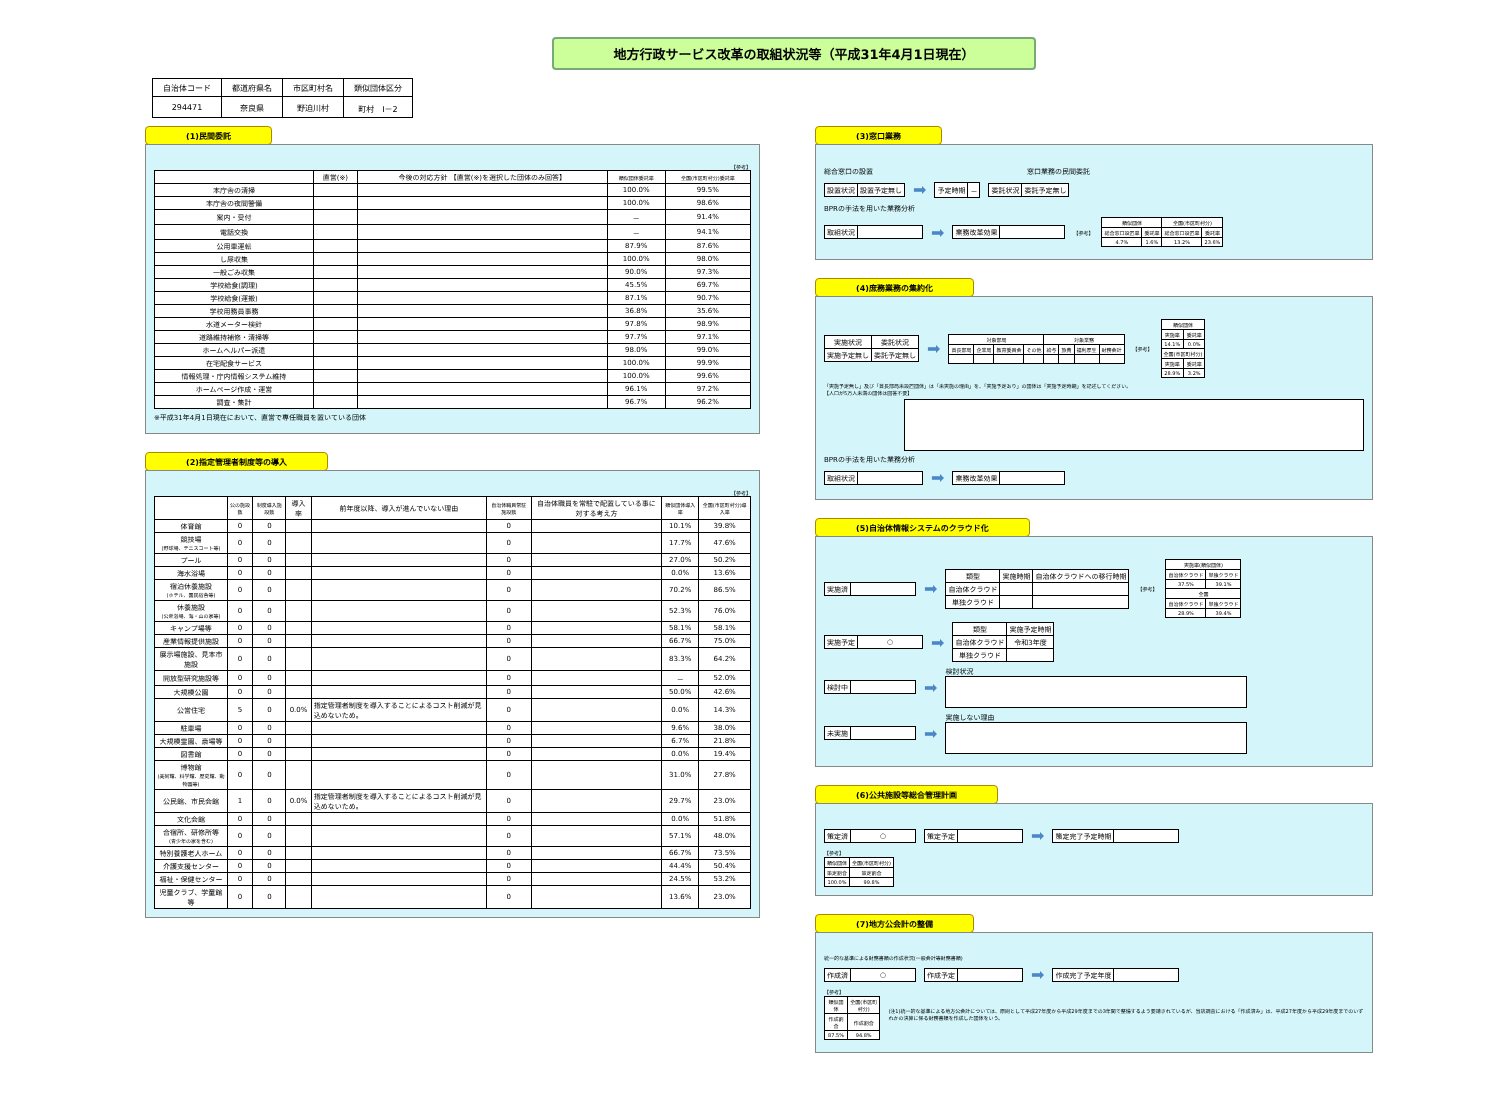地方行政サービス改革の取組状況等（平成31年4月1日現在）
| 自治体コード | 都道府県名 | 市区町村名 | 類似団体区分 |
| 294471 | 奈良県 | 野迫川村 | 町村 Ⅰ－2 |
(1)民間委託
【参考】
| | 直営(※) | 今後の対応方針 【直営(※)を選択した団体のみ回答】 | 類似団体委託率 | 全国(市区町村分)委託率 |
| --- | --- | --- | --- | --- |
| 本庁舎の清掃 | | | 100.0% | 99.5% |
| 本庁舎の夜間警備 | | | 100.0% | 98.6% |
| 案内・受付 | | | － | 91.4% |
| 電話交換 | | | － | 94.1% |
| 公用車運転 | | | 87.9% | 87.6% |
| し尿収集 | | | 100.0% | 98.0% |
| 一般ごみ収集 | | | 90.0% | 97.3% |
| 学校給食(調理) | | | 45.5% | 69.7% |
| 学校給食(運搬) | | | 87.1% | 90.7% |
| 学校用務員事務 | | | 36.8% | 35.6% |
| 水道メーター検針 | | | 97.8% | 98.9% |
| 道路維持補修・清掃等 | | | 97.7% | 97.1% |
| ホームヘルパー派遣 | | | 98.0% | 99.0% |
| 在宅配食サービス | | | 100.0% | 99.9% |
| 情報処理・庁内情報システム維持 | | | 100.0% | 99.6% |
| ホームページ作成・運営 | | | 96.1% | 97.2% |
| 調査・集計 | | | 96.7% | 96.2% |
※平成31年4月1日現在において、直営で専任職員を置いている団体
(2)指定管理者制度等の導入
【参考】
| | 公の施設数 | 制度導入施設数 | 導入率 | 前年度以降、導入が進んでいない理由 | 自治体職員常駐施設数 | 自治体職員を常駐で配置している事に対する考え方 | 類似団体導入率 | 全国(市区町村分)導入率 |
| --- | --- | --- | --- | --- | --- | --- | --- | --- |
| 体育館 | 0 | 0 | | | 0 | | 10.1% | 39.8% |
| 競技場 (野球場、テニスコート等) | 0 | 0 | | | 0 | | 17.7% | 47.6% |
| プール | 0 | 0 | | | 0 | | 27.0% | 50.2% |
| 海水浴場 | 0 | 0 | | | 0 | | 0.0% | 13.6% |
| 宿泊休養施設 (ホテル、国民宿舎等) | 0 | 0 | | | 0 | | 70.2% | 86.5% |
| 休養施設 (公衆浴場、海・山の家等) | 0 | 0 | | | 0 | | 52.3% | 76.0% |
| キャンプ場等 | 0 | 0 | | | 0 | | 58.1% | 58.1% |
| 産業情報提供施設 | 0 | 0 | | | 0 | | 66.7% | 75.0% |
| 展示場施設、見本市施設 | 0 | 0 | | | 0 | | 83.3% | 64.2% |
| 開放型研究施設等 | 0 | 0 | | | 0 | | － | 52.0% |
| 大規模公園 | 0 | 0 | | | 0 | | 50.0% | 42.6% |
| 公営住宅 | 5 | 0 | 0.0% | 指定管理者制度を導入することによるコスト削減が見込めないため。 | 0 | | 0.0% | 14.3% |
| 駐車場 | 0 | 0 | | | 0 | | 9.6% | 38.0% |
| 大規模霊園、斎場等 | 0 | 0 | | | 0 | | 6.7% | 21.8% |
| 図書館 | 0 | 0 | | | 0 | | 0.0% | 19.4% |
| 博物館 (美術館、科学館、歴史館、動物園等) | 0 | 0 | | | 0 | | 31.0% | 27.8% |
| 公民館、市民会館 | 1 | 0 | 0.0% | 指定管理者制度を導入することによるコスト削減が見込めないため。 | 0 | | 29.7% | 23.0% |
| 文化会館 | 0 | 0 | | | 0 | | 0.0% | 51.8% |
| 合宿所、研修所等 (青少年の家を含む) | 0 | 0 | | | 0 | | 57.1% | 48.0% |
| 特別養護老人ホーム | 0 | 0 | | | 0 | | 66.7% | 73.5% |
| 介護支援センター | 0 | 0 | | | 0 | | 44.4% | 50.4% |
| 福祉・保健センター | 0 | 0 | | | 0 | | 24.5% | 53.2% |
| 児童クラブ、学童館等 | 0 | 0 | | | 0 | | 13.6% | 23.0% |
(3)窓口業務
総合窓口の設置　　　　　　　　　　　　　　　　　　　　　　窓口業務の民間委託
| 設置状況 | 設置予定無し |
➡
| 予定時期 | － |
| 委託状況 | 委託予定無し |
BPRの手法を用いた業務分析
| 取組状況 | |
➡
| 業務改革効果 | |
【参考】
| 類似団体 | | 全国(市区町村分) | |
| 総合窓口設置率 | 委託率 | 総合窓口設置率 | 委託率 |
| 4.7% | 1.6% | 13.2% | 23.6% |
(4)庶務業務の集約化
| 実施状況 | 委託状況 |
| 実施予定無し | 委託予定無し |
➡
| 対象部局 | | | | 対象業務 | | | |
| 首長部局 | 企業局 | 教育委員会 | その他 | 給与 | 旅費 | 福利厚生 | 財務会計 |
【参考】
| 類似団体 | |
| 実施率 | 委託率 |
| 14.1% | 0.0% |
| 全国(市区町村分) | |
| 実施率 | 委託率 |
| 28.9% | 3.2% |
「実施予定無し」及び「首長部局未設置団体」は「未実施の理由」を、「実施予定あり」の団体は「実施予定時期」を記述してください。
【人口が5万人未満の団体は回答不要】
BPRの手法を用いた業務分析
| 取組状況 | |
➡
| 業務改革効果 | |
(5)自治体情報システムのクラウド化
| 実施済 | |
➡
| 類型 | 実施時期 | 自治体クラウドへの移行時期 |
| 自治体クラウド | | |
| 単独クラウド | | |
【参考】
| 実施率(類似団体) | |
| 自治体クラウド | 単独クラウド |
| 37.5% | 39.1% |
| 全国 | |
| 自治体クラウド | 単独クラウド |
| 28.9% | 39.4% |
| 実施予定 | ○ |
➡
| 類型 | 実施予定時期 |
| 自治体クラウド | 令和3年度 |
| 単独クラウド | |
| 検討中 | |
➡
検討状況
| 未実施 | |
➡
実施しない理由
(6)公共施設等総合管理計画
| 策定済 | ○ |
| 策定予定 | |
➡
| 策定完了予定時期 | |
【参考】
| 類似団体 | 全国(市区町村分) |
| 策定割合 | 策定割合 |
| 100.0% | 99.8% |
(7)地方公会計の整備
統一的な基準による財務書類の作成状況(一般会計等財務書類)
| 作成済 | ○ |
| 作成予定 | |
➡
| 作成完了予定年度 | |
【参考】
| 類似団体 | 全国(市区町村分) |
| 作成割合 | 作成割合 |
| 87.5% | 94.8% |
(注1)統一的な基準による地方公会計については、原則として平成27年度から平成29年度までの3年間で整備するよう要請されているが、当該調査における「作成済み」は、平成27年度から平成29年度までのいずれかの決算に係る財務書類を作成した団体をいう。